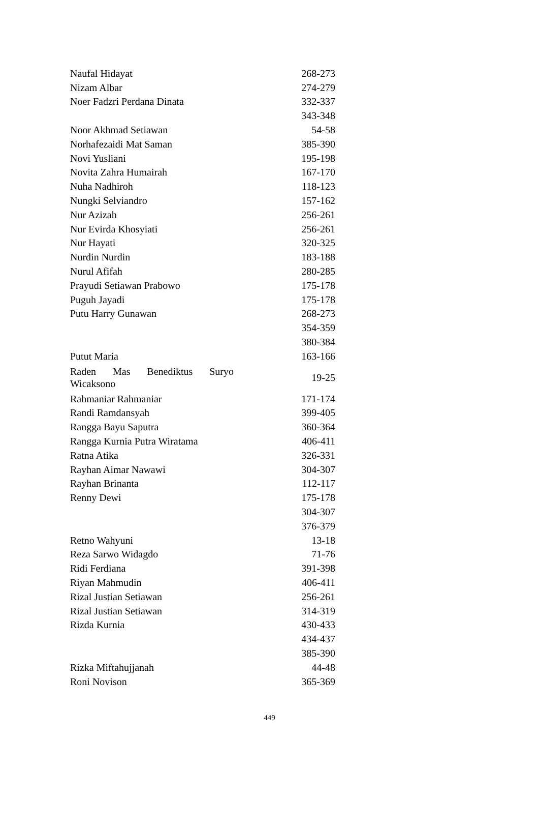| Naufal Hidayat | 268-273 |
| Nizam Albar | 274-279 |
| Noer Fadzri Perdana Dinata | 332-337 |
| | 343-348 |
| Noor Akhmad Setiawan | 54-58 |
| Norhafezaidi Mat Saman | 385-390 |
| Novi Yusliani | 195-198 |
| Novita Zahra Humairah | 167-170 |
| Nuha Nadhiroh | 118-123 |
| Nungki Selviandro | 157-162 |
| Nur Azizah | 256-261 |
| Nur Evirda Khosyiati | 256-261 |
| Nur Hayati | 320-325 |
| Nurdin Nurdin | 183-188 |
| Nurul Afifah | 280-285 |
| Prayudi Setiawan Prabowo | 175-178 |
| Puguh Jayadi | 175-178 |
| Putu Harry Gunawan | 268-273 |
| | 354-359 |
| | 380-384 |
| Putut Maria | 163-166 |
| Raden Mas Benediktus Suryo Wicaksono | 19-25 |
| Rahmaniar Rahmaniar | 171-174 |
| Randi Ramdansyah | 399-405 |
| Rangga Bayu Saputra | 360-364 |
| Rangga Kurnia Putra Wiratama | 406-411 |
| Ratna Atika | 326-331 |
| Rayhan Aimar Nawawi | 304-307 |
| Rayhan Brinanta | 112-117 |
| Renny Dewi | 175-178 |
| | 304-307 |
| | 376-379 |
| Retno Wahyuni | 13-18 |
| Reza Sarwo Widagdo | 71-76 |
| Ridi Ferdiana | 391-398 |
| Riyan Mahmudin | 406-411 |
| Rizal Justian Setiawan | 256-261 |
| Rizal Justian Setiawan | 314-319 |
| Rizda Kurnia | 430-433 |
| | 434-437 |
| | 385-390 |
| Rizka Miftahujjanah | 44-48 |
| Roni Novison | 365-369 |
449